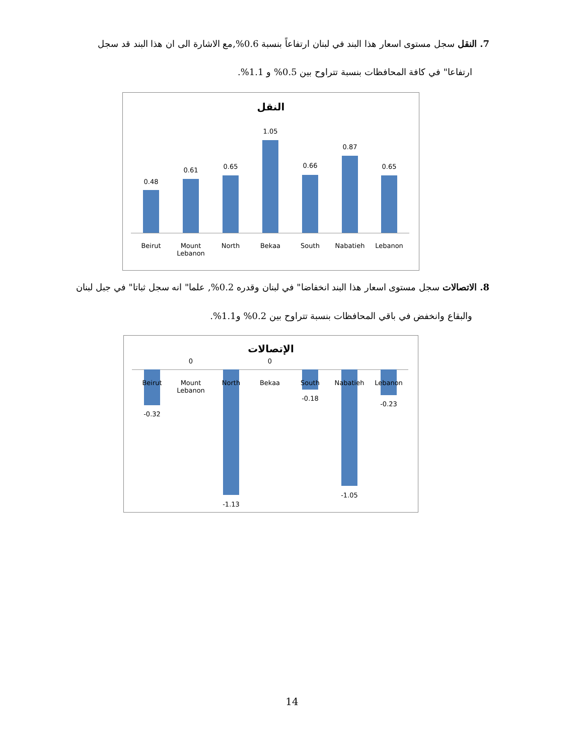7. النقل سجل مستوى اسعار هذا البند في لبنان ارتفاعاً بنسبة 0.6%,مع الاشارة الى ان هذا البند قد سجل
ارتفاعا" في كافة المحافظات بنسبة تتراوح بين 0.5% و 1.1%.
النقل
0.48
Beirut
0.61
Mount Lebanon
0.65
North
1.05
Bekaa
0.66
South
0.87
Nabatieh
0.65
Lebanon
8. الاتصالات سجل مستوى اسعار هذا البند انخفاضا" في لبنان وقدره 0.2%, علما" انه سجل ثباتا" في جبل لبنان
والبقاع وانخفض في باقي المحافظات بنسبة تتراوح بين 0.2% و1.1%.
الإتصالات
Beirut
-0.32
0
Mount Lebanon
North
-1.13
0
Bekaa South
-0.18
Nabatieh
-1.05
Lebanon
-0.23
14